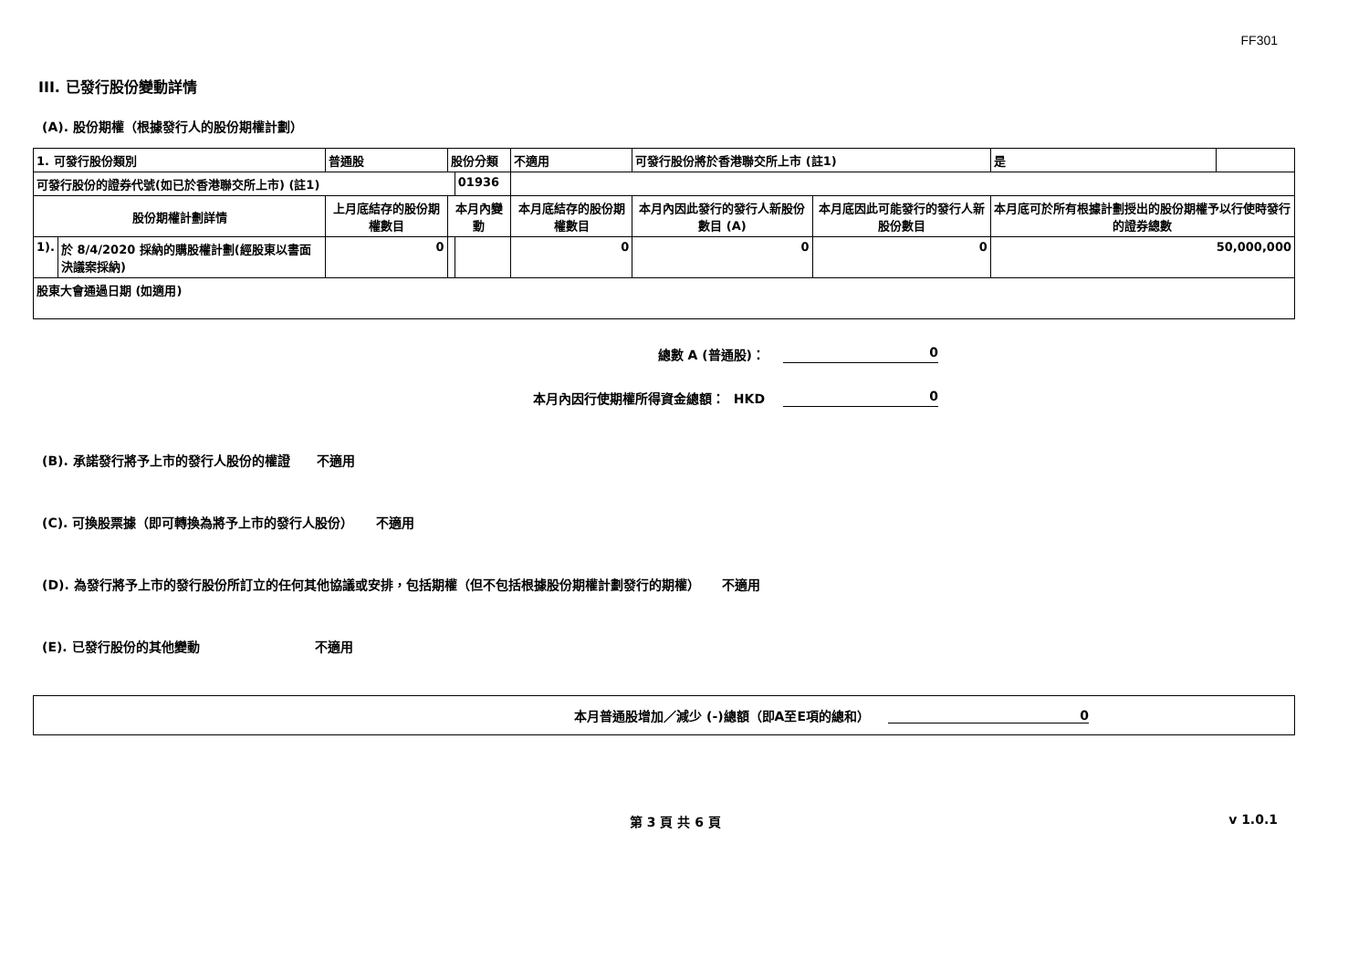FF301
III. 已發行股份變動詳情
(A). 股份期權（根據發行人的股份期權計劃）
| 1. 可發行股份類別 | | 普通股 | 股份分類 | | 不適用 | | 可發行股份將於香港聯交所上市 (註1) | | 是 | |
| 可發行股份的證券代號(如已於香港聯交所上市) (註1) | | | | 01936 | | | | | | |
| 股份期權計劃詳情 | | 上月底結存的股份期權數目 | 本月內變動 | | | 本月底結存的股份期權數目 | 本月內因此發行的發行人新股份數目 (A) | 本月底因此可能發行的發行人新股份數目 | 本月底可於所有根據計劃授出的股份期權予以行使時發行的證券總數 | |
| 1). | 於 8/4/2020 採納的購股權計劃(經股東以書面決議案採納) | 0 | | | | 0 | 0 | 0 | 50,000,000 | |
| 股東大會通過日期 (如適用) | | | | | | | | | | |
總數 A (普通股)： 0
本月內因行使期權所得資金總額： HKD 0
(B). 承諾發行將予上市的發行人股份的權證 不適用
(C). 可換股票據（即可轉換為將予上市的發行人股份） 不適用
(D). 為發行將予上市的發行股份所訂立的任何其他協議或安排，包括期權（但不包括根據股份期權計劃發行的期權） 不適用
(E). 已發行股份的其他變動 不適用
本月普通股增加／減少 (-)總額（即A至E項的總和） 0
第 3 頁 共 6 頁 v 1.0.1